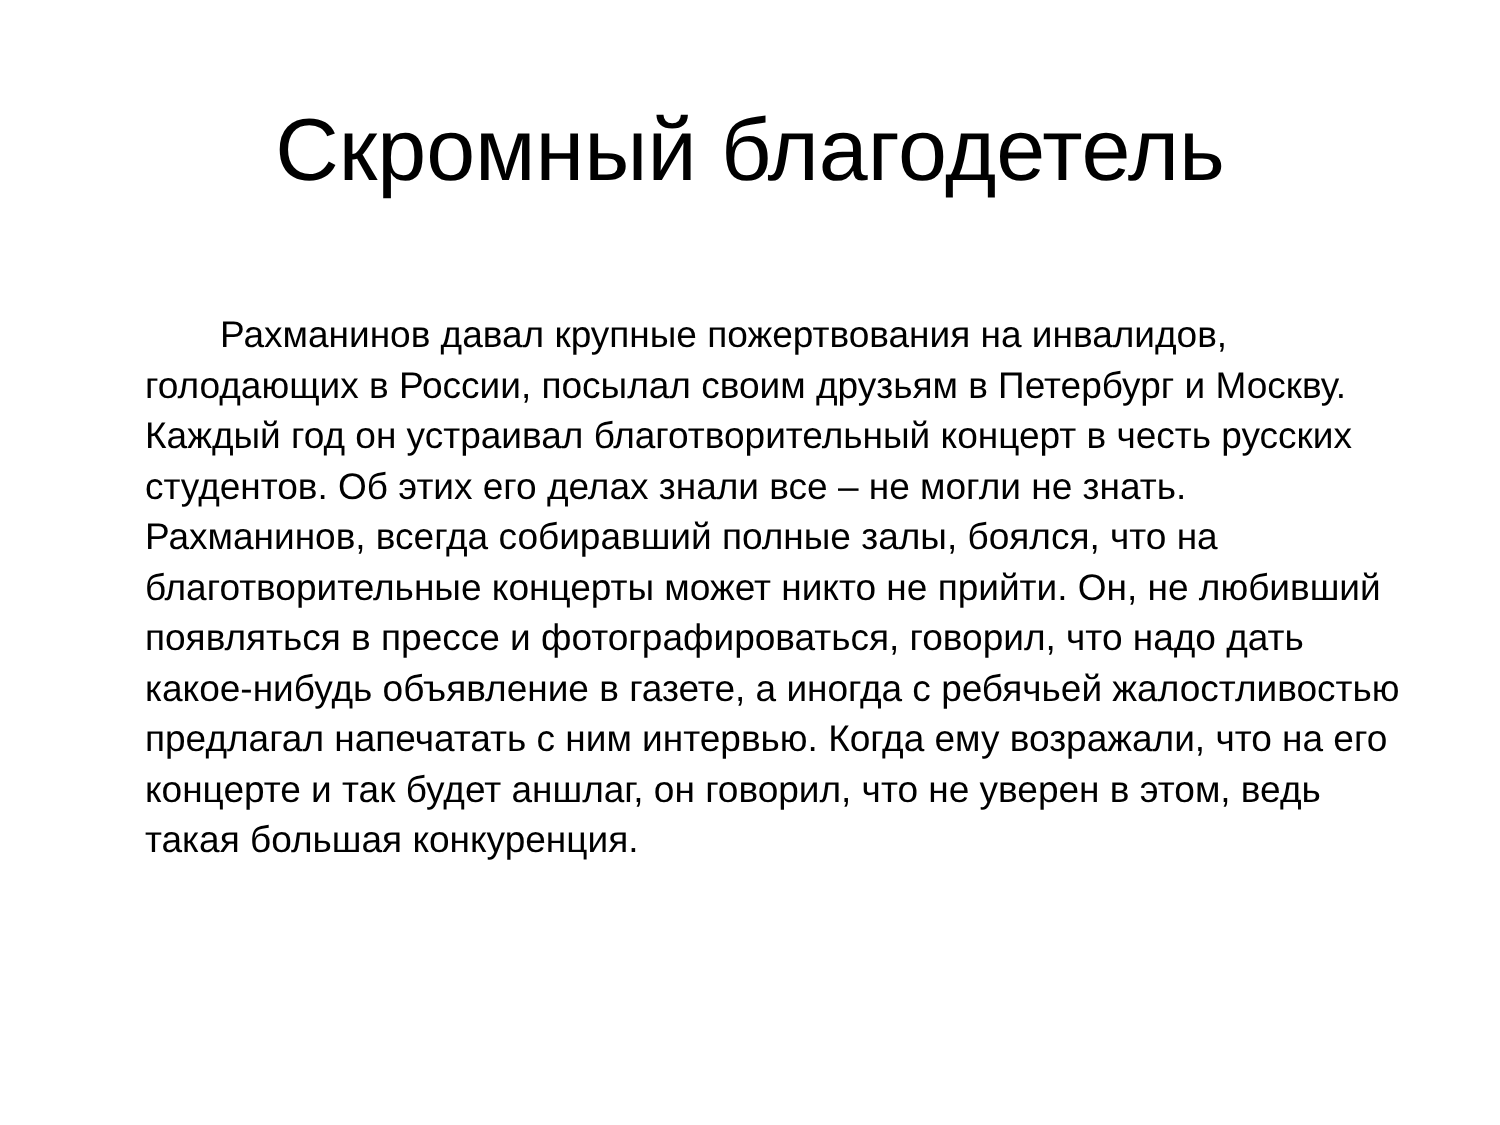Скромный благодетель
Рахманинов давал крупные пожертвования на инвалидов, голодающих в России, посылал своим друзьям в Петербург и Москву. Каждый год он устраивал благотворительный концерт в честь русских студентов. Об этих его делах знали все – не могли не знать. Рахманинов, всегда собиравший полные залы, боялся, что на благотворительные концерты может никто не прийти. Он, не любивший появляться в прессе и фотографироваться, говорил, что надо дать какое-нибудь объявление в газете, а иногда с ребячьей жалостливостью предлагал напечатать с ним интервью. Когда ему возражали, что на его концерте и так будет аншлаг, он говорил, что не уверен в этом, ведь такая большая конкуренция.